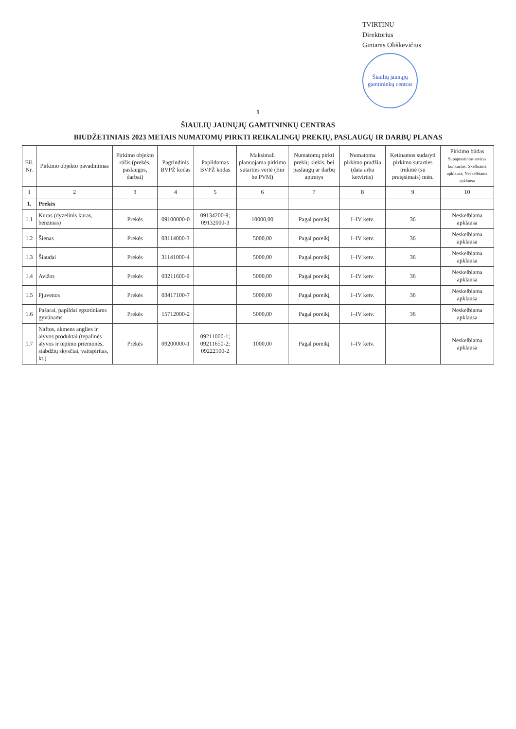TVIRTINU
Direktorius
Gintaras Oliškevičius
Šiaulių jaunųjų gamtininkų centras
1
ŠIAULIŲ JAUNŲJŲ GAMTININKŲ CENTRAS
BIUDŽETINIAIS 2023 METAIS NUMATOMŲ PIRKTI REIKALINGŲ PREKIŲ, PASLAUGŲ IR DARBŲ PLANAS
| Eil. Nr. | Pirkimo objekto pavadinimas | Pirkimo objekto rūšis (prekės, paslaugos, darbai) | Pagrindinis BVPŽ kodas | Papildomas BVPŽ kodas | Maksimali planuojama pirkimo sutarties vertė (Eur be PVM) | Numatomų pirkti prekių kiekis, bei paslaugų ar darbų apimtys | Numatoma pirkimo pradžia (data arba ketvirtis) | Ketinamos sudaryti pirkimo sutarties trukmė (su pratęsimais) mėn. | Pirkimo būdas Supaprastintas atviras konkursas; Skelbiama apklausa; Neskelbiama apklausa |
| --- | --- | --- | --- | --- | --- | --- | --- | --- | --- |
| 1 | 2 | 3 | 4 | 5 | 6 | 7 | 8 | 9 | 10 |
| 1. | Prekės | | | | | | | | |
| 1.1 | Kuras (dyzelinis kuras, benzinas) | Prekės | 09100000-0 | 09134200-9; 09132000-3 | 10000,00 | Pagal poreikį | I–IV ketv. | 36 | Neskelbiama apklausa |
| 1.2 | Šienas | Prekės | 03114000-3 | | 5000,00 | Pagal poreikį | I–IV ketv. | 36 | Neskelbiama apklausa |
| 1.3 | Šiaudai | Prekės | 31141000-4 | | 5000,00 | Pagal poreikį | I–IV ketv. | 36 | Neskelbiama apklausa |
| 1.4 | Avižos | Prekės | 03211600-9 | | 5000,00 | Pagal poreikį | I–IV ketv. | 36 | Neskelbiama apklausa |
| 1.5 | Pjuvenos | Prekės | 03417100-7 | | 5000,00 | Pagal poreikį | I–IV ketv. | 36 | Neskelbiama apklausa |
| 1.6 | Pašarai, papildai egzotiniams gyvūnams | Prekės | 15712000-2 | | 5000,00 | Pagal poreikį | I–IV ketv. | 36 | Neskelbiama apklausa |
| 1.7 | Naftos, akmens anglies ir alyvos produktai (tepalinės alyvos ir tepimo priemonės, stabdžių skysčiai, vaitspiritas, kt.) | Prekės | 09200000-1 | 09211000-1; 09211650-2; 09222100-2 | 1000,00 | Pagal poreikį | I–IV ketv. | | Neskelbiama apklausa |